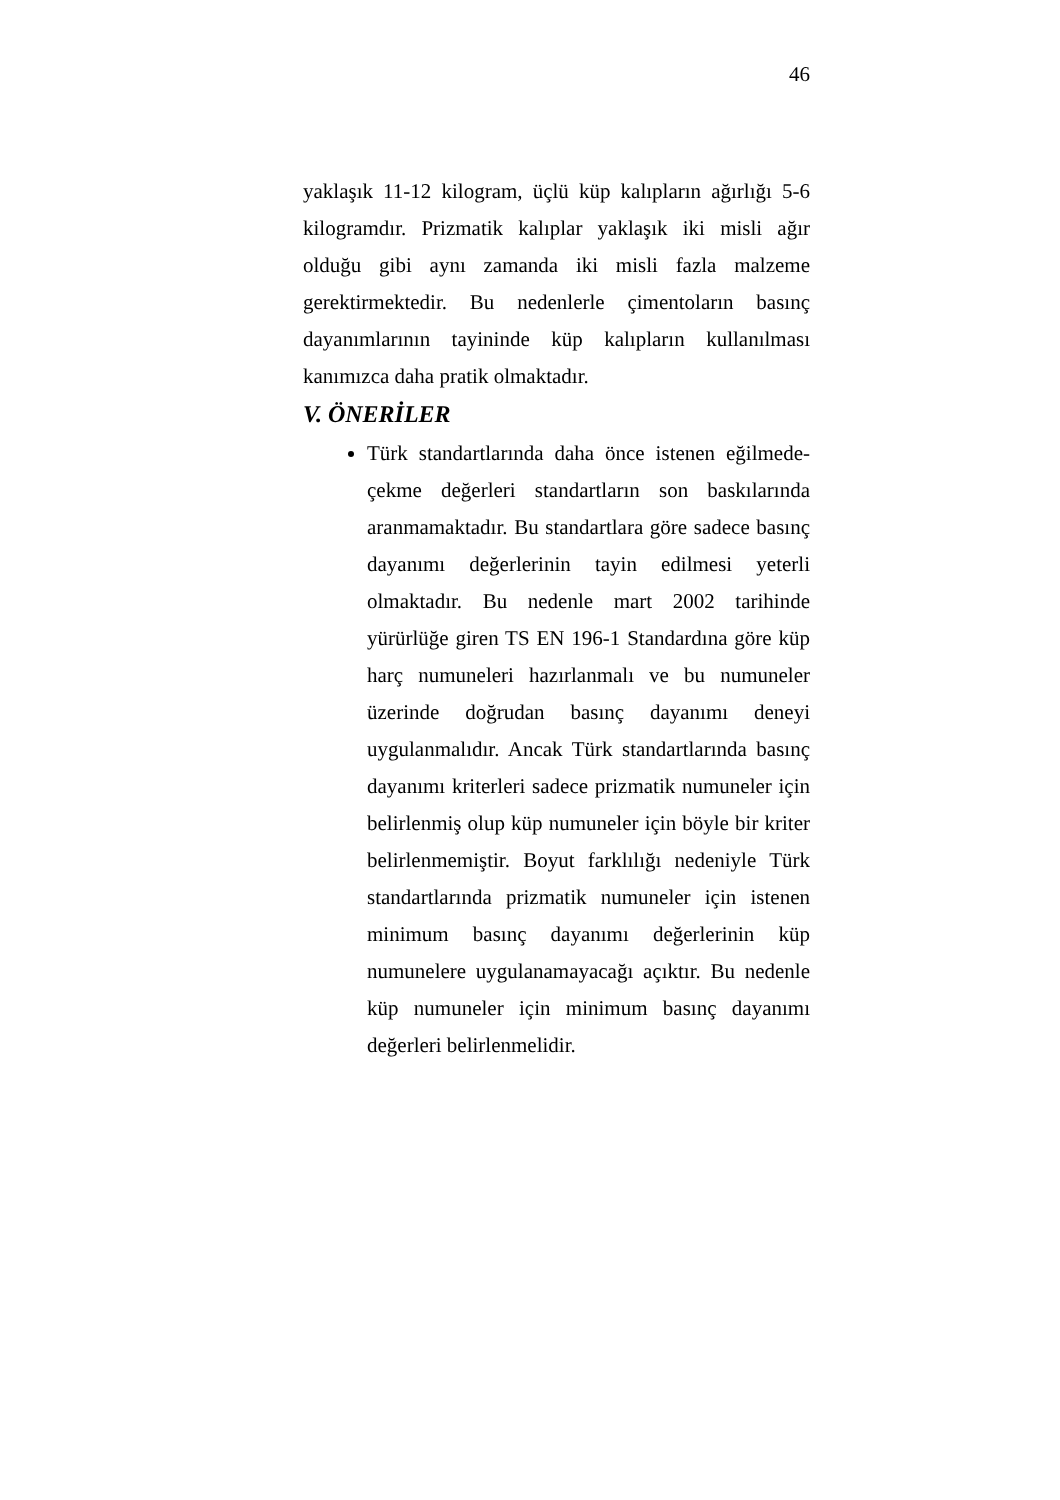46
yaklaşık 11-12 kilogram, üçlü küp kalıpların ağırlığı 5-6 kilogramdır. Prizmatik kalıplar yaklaşık iki misli ağır olduğu gibi aynı zamanda iki misli fazla malzeme gerektirmektedir. Bu nedenlerle çimentoların basınç dayanımlarının tayininde küp kalıpların kullanılması kanımızca daha pratik olmaktadır.
V. ÖNERİLER
Türk standartlarında daha önce istenen eğilmede-çekme değerleri standartların son baskılarında aranmamaktadır. Bu standartlara göre sadece basınç dayanımı değerlerinin tayin edilmesi yeterli olmaktadır. Bu nedenle mart 2002 tarihinde yürürlüğe giren TS EN 196-1 Standardına göre küp harç numuneleri hazırlanmalı ve bu numuneler üzerinde doğrudan basınç dayanımı deneyi uygulanmalıdır. Ancak Türk standartlarında basınç dayanımı kriterleri sadece prizmatik numuneler için belirlenmiş olup küp numuneler için böyle bir kriter belirlenmemiştir. Boyut farklılığı nedeniyle Türk standartlarında prizmatik numuneler için istenen minimum basınç dayanımı değerlerinin küp numunelere uygulanamayacağı açıktır. Bu nedenle küp numuneler için minimum basınç dayanımı değerleri belirlenmelidir.